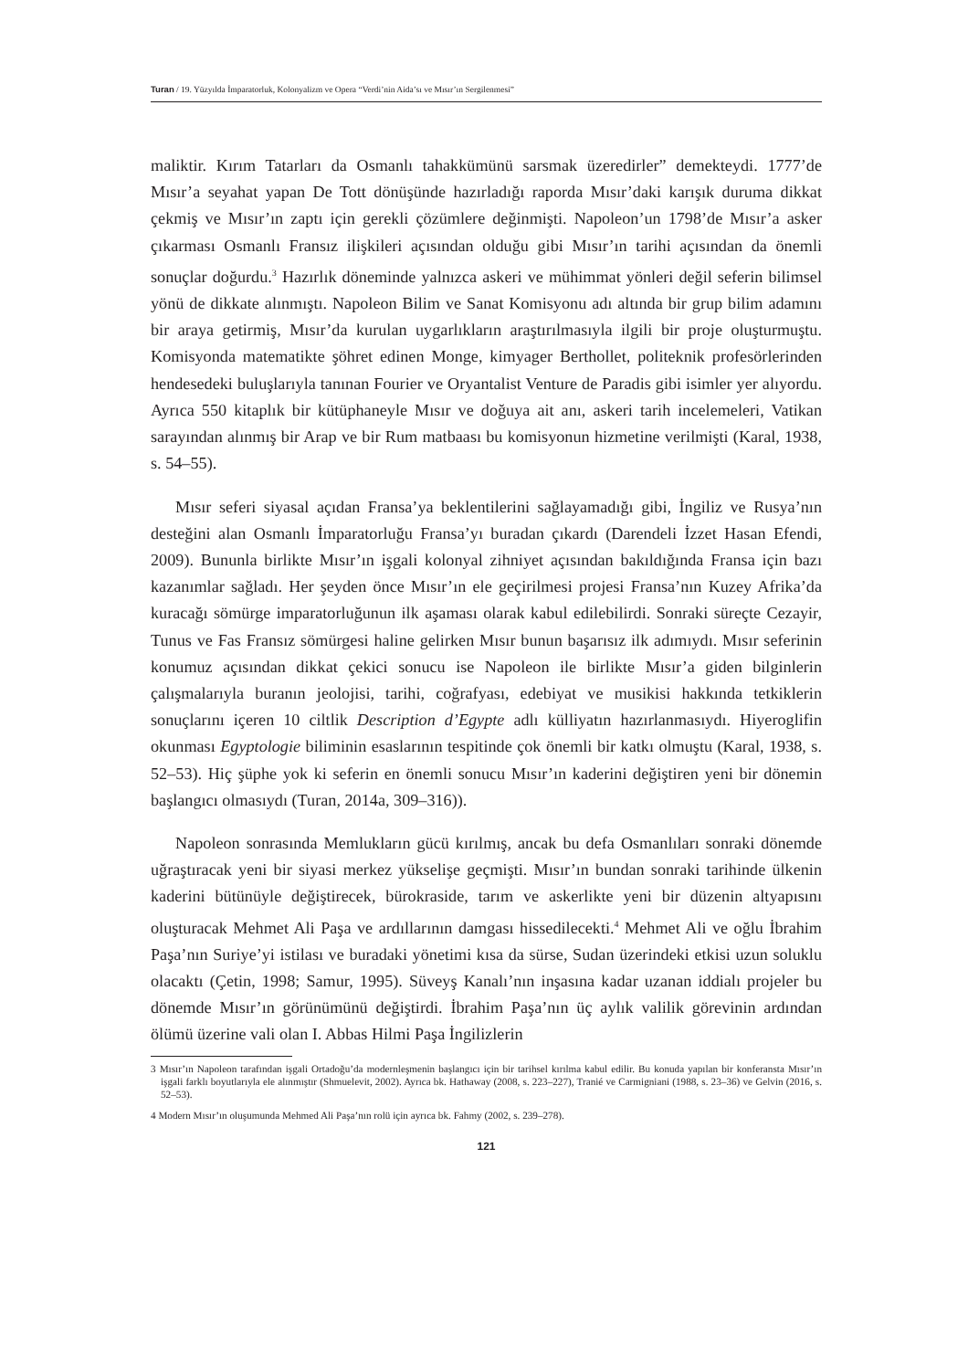Turan / 19. Yüzyılda İmparatorluk, Kolonyalizm ve Opera “Verdi’nin Aida’sı ve Mısır’ın Sergilenmesi”
maliktir. Kırım Tatarları da Osmanlı tahakkümünü sarsmak üzeredirler” demekteydi. 1777’de Mısır’a seyahat yapan De Tott dönüşünde hazırladığı raporda Mısır’daki karışık duruma dikkat çekmiş ve Mısır’ın zaptı için gerekli çözümlere değinmişti. Napoleon’un 1798’de Mısır’a asker çıkarması Osmanlı Fransız ilişkileri açısından olduğu gibi Mısır’ın tarihi açısından da önemli sonuçlar doğurdu.<sup>3</sup> Hazırlık döneminde yalnızca askeri ve mühimmat yönleri değil seferin bilimsel yönü de dikkate alınmıştı. Napoleon Bilim ve Sanat Komisyonu adı altında bir grup bilim adamını bir araya getirmiş, Mısır’da kurulan uygarlıkların araştırılmasıyla ilgili bir proje oluşturmuştu. Komisyonda matematikte şöhret edinen Monge, kimyager Berthollet, politeknik profesörlerinden hendesedeki buluşlarıyla tanınan Fourier ve Oryantalist Venture de Paradis gibi isimler yer alıyordu. Ayrıca 550 kitaplık bir kütüphaneyle Mısır ve doğuya ait anı, askeri tarih incelemeleri, Vatikan sarayından alınmış bir Arap ve bir Rum matbaası bu komisyonun hizmetine verilmişti (Karal, 1938, s. 54–55).
Mısır seferi siyasal açıdan Fransa’ya beklentilerini sağlayamadığı gibi, İngiliz ve Rusya’nın desteğini alan Osmanlı İmparatorluğu Fransa’yı buradan çıkardı (Darendeli İzzet Hasan Efendi, 2009). Bununla birlikte Mısır’ın işgali kolonyal zihniyet açısından bakıldığında Fransa için bazı kazanımlar sağladı. Her şeyden önce Mısır’ın ele geçirilmesi projesi Fransa’nın Kuzey Afrika’da kuracağı sömürge imparatorluğunun ilk aşaması olarak kabul edilebilirdi. Sonraki süreçte Cezayir, Tunus ve Fas Fransız sömürgesi haline gelirken Mısır bunun başarısız ilk adımıydı. Mısır seferinin konumuz açısından dikkat çekici sonucu ise Napoleon ile birlikte Mısır’a giden bilginlerin çalışmalarıyla buranın jeolojisi, tarihi, coğrafyası, edebiyat ve musikisi hakkında tetkiklerin sonuçlarını içeren 10 ciltlik Description d’Egypte adlı külliyatın hazırlanmasıydı. Hiyeroglifin okunması Egyptologie biliminin esaslarının tespitinde çok önemli bir katkı olmuştu (Karal, 1938, s. 52–53). Hiç şüphe yok ki seferin en önemli sonucu Mısır’ın kaderini değiştiren yeni bir dönemin başlangıcı olmasıydı (Turan, 2014a, 309–316)).
Napoleon sonrasında Memlukların gücü kırılmış, ancak bu defa Osmanlıları sonraki dönemde uğraştıracak yeni bir siyasi merkez yükselişe geçmişti. Mısır’ın bundan sonraki tarihinde ülkenin kaderini bütünüyle değiştirecek, bürokraside, tarım ve askerlikte yeni bir düzenin altyapısını oluşturacak Mehmet Ali Paşa ve ardıllarının damgası hissedilecekti.<sup>4</sup> Mehmet Ali ve oğlu İbrahim Paşa’nın Suriye’yi istilası ve buradaki yönetimi kısa da sürse, Sudan üzerindeki etkisi uzun soluklu olacaktı (Çetin, 1998; Samur, 1995). Süveyş Kanalı’nın inşasına kadar uzanan iddialı projeler bu dönemde Mısır’ın görünümünü değiştirdi. İbrahim Paşa’nın üç aylık valilik görevinin ardından ölümü üzerine vali olan I. Abbas Hilmi Paşa İngilizlerin
3 Mısır’ın Napoleon tarafından işgali Ortadoğu’da modernleşmenin başlangıcı için bir tarihsel kırılma kabul edilir. Bu konuda yapılan bir konferansta Mısır’ın işgali farklı boyutlarıyla ele alınmıştır (Shmuelevit, 2002). Ayrıca bk. Hathaway (2008, s. 223–227), Tranié ve Carmigniani (1988, s. 23–36) ve Gelvin (2016, s. 52–53).
4 Modern Mısır’ın oluşumunda Mehmed Ali Paşa’nın rolü için ayrıca bk. Fahmy (2002, s. 239–278).
121